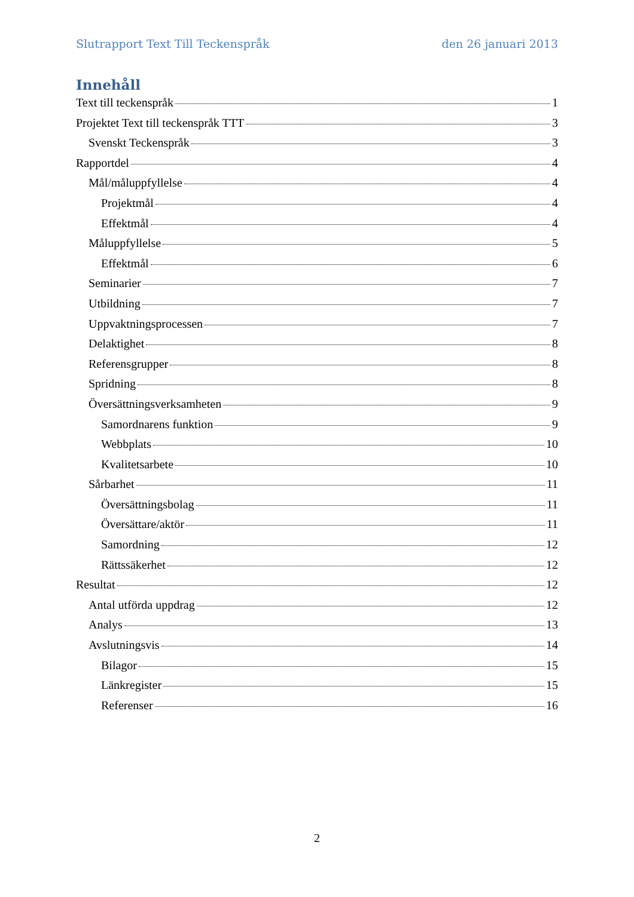Slutrapport Text Till Teckenspråk den 26 januari 2013
Innehåll
Text till teckenspråk 1
Projektet Text till teckenspråk TTT 3
Svenskt Teckenspråk 3
Rapportdel 4
Mål/måluppfyllelse 4
Projektmål 4
Effektmål 4
Måluppfyllelse 5
Effektmål 6
Seminarier 7
Utbildning 7
Uppvaktningsprocessen 7
Delaktighet 8
Referensgrupper 8
Spridning 8
Översättningsverksamheten 9
Samordnarens funktion 9
Webbplats 10
Kvalitetsarbete 10
Sårbarhet 11
Översättningsbolag 11
Översättare/aktör 11
Samordning 12
Rättssäkerhet 12
Resultat 12
Antal utförda uppdrag 12
Analys 13
Avslutningsvis 14
Bilagor 15
Länkregister 15
Referenser 16
2